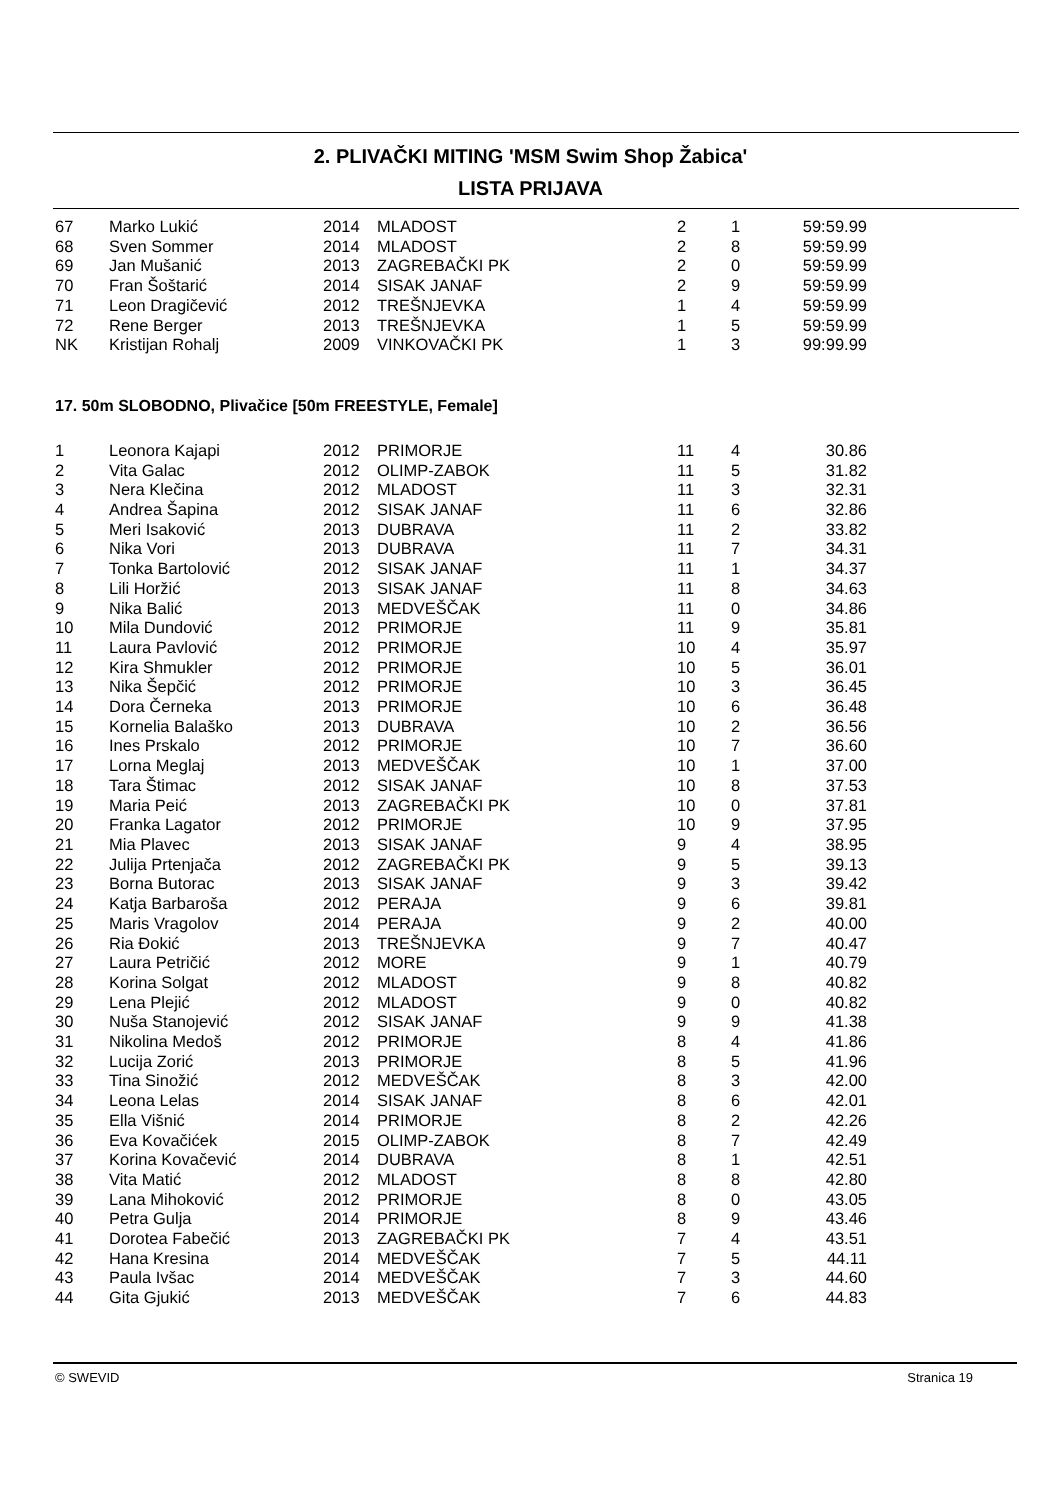2. PLIVAČKI MITING 'MSM Swim Shop Žabica'
LISTA PRIJAVA
| 67 | Marko Lukić | 2014 | MLADOST | 2 | 1 | 59:59.99 |
| 68 | Sven Sommer | 2014 | MLADOST | 2 | 8 | 59:59.99 |
| 69 | Jan Mušanić | 2013 | ZAGREBAČKI PK | 2 | 0 | 59:59.99 |
| 70 | Fran Šoštarić | 2014 | SISAK JANAF | 2 | 9 | 59:59.99 |
| 71 | Leon Dragičević | 2012 | TREŠNJEVKA | 1 | 4 | 59:59.99 |
| 72 | Rene Berger | 2013 | TREŠNJEVKA | 1 | 5 | 59:59.99 |
| NK | Kristijan Rohalj | 2009 | VINKOVAČKI PK | 1 | 3 | 99:99.99 |
17. 50m SLOBODNO, Plivačice [50m FREESTYLE, Female]
| 1 | Leonora Kajapi | 2012 | PRIMORJE | 11 | 4 | 30.86 |
| 2 | Vita Galac | 2012 | OLIMP-ZABOK | 11 | 5 | 31.82 |
| 3 | Nera Klečina | 2012 | MLADOST | 11 | 3 | 32.31 |
| 4 | Andrea Šapina | 2012 | SISAK JANAF | 11 | 6 | 32.86 |
| 5 | Meri Isaković | 2013 | DUBRAVA | 11 | 2 | 33.82 |
| 6 | Nika Vori | 2013 | DUBRAVA | 11 | 7 | 34.31 |
| 7 | Tonka Bartolović | 2012 | SISAK JANAF | 11 | 1 | 34.37 |
| 8 | Lili Horžić | 2013 | SISAK JANAF | 11 | 8 | 34.63 |
| 9 | Nika Balić | 2013 | MEDVEŠČAK | 11 | 0 | 34.86 |
| 10 | Mila Dundović | 2012 | PRIMORJE | 11 | 9 | 35.81 |
| 11 | Laura Pavlović | 2012 | PRIMORJE | 10 | 4 | 35.97 |
| 12 | Kira Shmukler | 2012 | PRIMORJE | 10 | 5 | 36.01 |
| 13 | Nika Šepčić | 2012 | PRIMORJE | 10 | 3 | 36.45 |
| 14 | Dora Černeka | 2013 | PRIMORJE | 10 | 6 | 36.48 |
| 15 | Kornelia Balaško | 2013 | DUBRAVA | 10 | 2 | 36.56 |
| 16 | Ines Prskalo | 2012 | PRIMORJE | 10 | 7 | 36.60 |
| 17 | Lorna Meglaj | 2013 | MEDVEŠČAK | 10 | 1 | 37.00 |
| 18 | Tara Štimac | 2012 | SISAK JANAF | 10 | 8 | 37.53 |
| 19 | Maria Peić | 2013 | ZAGREBAČKI PK | 10 | 0 | 37.81 |
| 20 | Franka Lagator | 2012 | PRIMORJE | 10 | 9 | 37.95 |
| 21 | Mia Plavec | 2013 | SISAK JANAF | 9 | 4 | 38.95 |
| 22 | Julija Prtenjača | 2012 | ZAGREBAČKI PK | 9 | 5 | 39.13 |
| 23 | Borna Butorac | 2013 | SISAK JANAF | 9 | 3 | 39.42 |
| 24 | Katja Barbaroša | 2012 | PERAJA | 9 | 6 | 39.81 |
| 25 | Maris Vragolov | 2014 | PERAJA | 9 | 2 | 40.00 |
| 26 | Ria Đokić | 2013 | TREŠNJEVKA | 9 | 7 | 40.47 |
| 27 | Laura Petričić | 2012 | MORE | 9 | 1 | 40.79 |
| 28 | Korina Solgat | 2012 | MLADOST | 9 | 8 | 40.82 |
| 29 | Lena Plejić | 2012 | MLADOST | 9 | 0 | 40.82 |
| 30 | Nuša Stanojević | 2012 | SISAK JANAF | 9 | 9 | 41.38 |
| 31 | Nikolina Medoš | 2012 | PRIMORJE | 8 | 4 | 41.86 |
| 32 | Lucija Zorić | 2013 | PRIMORJE | 8 | 5 | 41.96 |
| 33 | Tina Sinožić | 2012 | MEDVEŠČAK | 8 | 3 | 42.00 |
| 34 | Leona Lelas | 2014 | SISAK JANAF | 8 | 6 | 42.01 |
| 35 | Ella Višnić | 2014 | PRIMORJE | 8 | 2 | 42.26 |
| 36 | Eva Kovačićek | 2015 | OLIMP-ZABOK | 8 | 7 | 42.49 |
| 37 | Korina Kovačević | 2014 | DUBRAVA | 8 | 1 | 42.51 |
| 38 | Vita Matić | 2012 | MLADOST | 8 | 8 | 42.80 |
| 39 | Lana Mihoković | 2012 | PRIMORJE | 8 | 0 | 43.05 |
| 40 | Petra Gulja | 2014 | PRIMORJE | 8 | 9 | 43.46 |
| 41 | Dorotea Fabečić | 2013 | ZAGREBAČKI PK | 7 | 4 | 43.51 |
| 42 | Hana Kresina | 2014 | MEDVEŠČAK | 7 | 5 | 44.11 |
| 43 | Paula Ivšac | 2014 | MEDVEŠČAK | 7 | 3 | 44.60 |
| 44 | Gita Gjukić | 2013 | MEDVEŠČAK | 7 | 6 | 44.83 |
© SWEVID Stranica 19